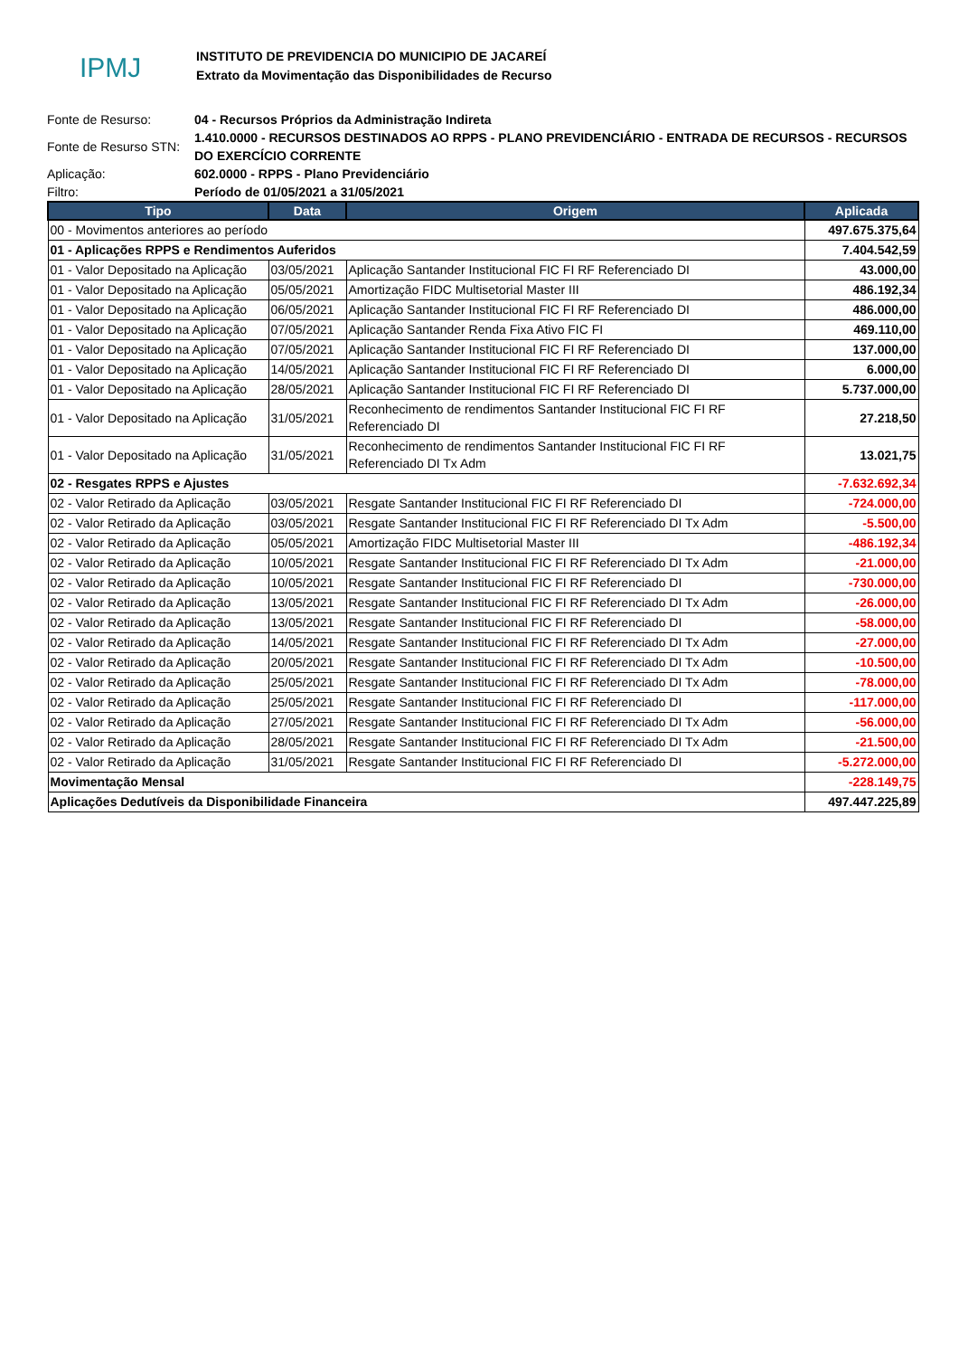IPMJ
INSTITUTO DE PREVIDENCIA DO MUNICIPIO DE JACAREÍ
Extrato da Movimentação das Disponibilidades de Recurso
| Fonte de Resurso: | 04 - Recursos Próprios da Administração Indireta |
| Fonte de Resurso STN: | 1.410.0000 - RECURSOS DESTINADOS AO RPPS - PLANO PREVIDENCIÁRIO - ENTRADA DE RECURSOS - RECURSOS DO EXERCÍCIO CORRENTE |
| Aplicação: | 602.0000 - RPPS - Plano Previdenciário |
| Filtro: | Período de 01/05/2021 a 31/05/2021 |
| Tipo | Data | Origem | Aplicada |
| --- | --- | --- | --- |
| 00 - Movimentos anteriores ao período | | | 497.675.375,64 |
| 01 - Aplicações RPPS e Rendimentos Auferidos | | | 7.404.542,59 |
| 01 - Valor Depositado na Aplicação | 03/05/2021 | Aplicação Santander Institucional FIC FI RF Referenciado DI | 43.000,00 |
| 01 - Valor Depositado na Aplicação | 05/05/2021 | Amortização FIDC Multisetorial Master III | 486.192,34 |
| 01 - Valor Depositado na Aplicação | 06/05/2021 | Aplicação Santander Institucional FIC FI RF Referenciado DI | 486.000,00 |
| 01 - Valor Depositado na Aplicação | 07/05/2021 | Aplicação Santander Renda Fixa Ativo FIC FI | 469.110,00 |
| 01 - Valor Depositado na Aplicação | 07/05/2021 | Aplicação Santander Institucional FIC FI RF Referenciado DI | 137.000,00 |
| 01 - Valor Depositado na Aplicação | 14/05/2021 | Aplicação Santander Institucional FIC FI RF Referenciado DI | 6.000,00 |
| 01 - Valor Depositado na Aplicação | 28/05/2021 | Aplicação Santander Institucional FIC FI RF Referenciado DI | 5.737.000,00 |
| 01 - Valor Depositado na Aplicação | 31/05/2021 | Reconhecimento de rendimentos Santander Institucional FIC FI RF Referenciado DI | 27.218,50 |
| 01 - Valor Depositado na Aplicação | 31/05/2021 | Reconhecimento de rendimentos Santander Institucional FIC FI RF Referenciado DI Tx Adm | 13.021,75 |
| 02 - Resgates RPPS e Ajustes | | | -7.632.692,34 |
| 02 - Valor Retirado da Aplicação | 03/05/2021 | Resgate Santander Institucional FIC FI RF Referenciado DI | -724.000,00 |
| 02 - Valor Retirado da Aplicação | 03/05/2021 | Resgate Santander Institucional FIC FI RF Referenciado DI Tx Adm | -5.500,00 |
| 02 - Valor Retirado da Aplicação | 05/05/2021 | Amortização FIDC Multisetorial Master III | -486.192,34 |
| 02 - Valor Retirado da Aplicação | 10/05/2021 | Resgate Santander Institucional FIC FI RF Referenciado DI Tx Adm | -21.000,00 |
| 02 - Valor Retirado da Aplicação | 10/05/2021 | Resgate Santander Institucional FIC FI RF Referenciado DI | -730.000,00 |
| 02 - Valor Retirado da Aplicação | 13/05/2021 | Resgate Santander Institucional FIC FI RF Referenciado DI Tx Adm | -26.000,00 |
| 02 - Valor Retirado da Aplicação | 13/05/2021 | Resgate Santander Institucional FIC FI RF Referenciado DI | -58.000,00 |
| 02 - Valor Retirado da Aplicação | 14/05/2021 | Resgate Santander Institucional FIC FI RF Referenciado DI Tx Adm | -27.000,00 |
| 02 - Valor Retirado da Aplicação | 20/05/2021 | Resgate Santander Institucional FIC FI RF Referenciado DI Tx Adm | -10.500,00 |
| 02 - Valor Retirado da Aplicação | 25/05/2021 | Resgate Santander Institucional FIC FI RF Referenciado DI Tx Adm | -78.000,00 |
| 02 - Valor Retirado da Aplicação | 25/05/2021 | Resgate Santander Institucional FIC FI RF Referenciado DI | -117.000,00 |
| 02 - Valor Retirado da Aplicação | 27/05/2021 | Resgate Santander Institucional FIC FI RF Referenciado DI Tx Adm | -56.000,00 |
| 02 - Valor Retirado da Aplicação | 28/05/2021 | Resgate Santander Institucional FIC FI RF Referenciado DI Tx Adm | -21.500,00 |
| 02 - Valor Retirado da Aplicação | 31/05/2021 | Resgate Santander Institucional FIC FI RF Referenciado DI | -5.272.000,00 |
| Movimentação Mensal | | | -228.149,75 |
| Aplicações Dedutíveis da Disponibilidade Financeira | | | 497.447.225,89 |